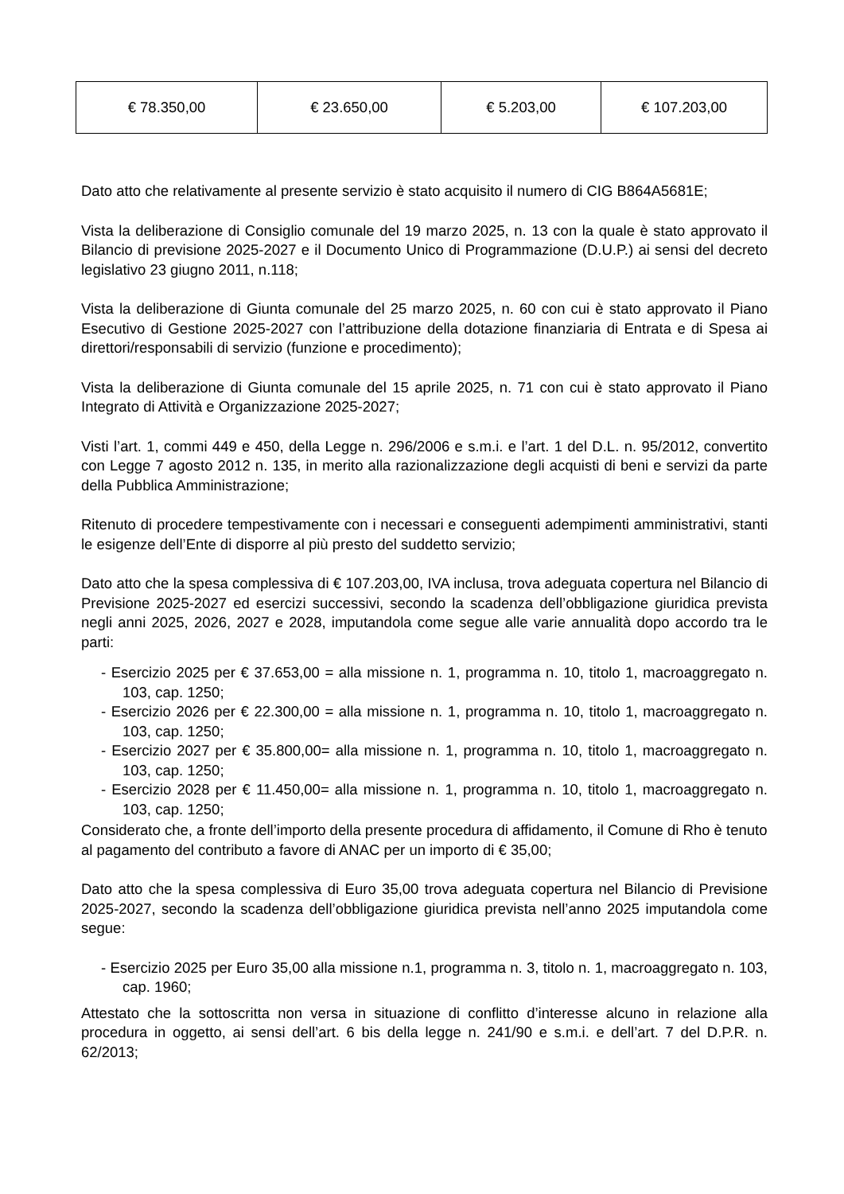| € 78.350,00 | € 23.650,00 | € 5.203,00 | € 107.203,00 |
Dato atto che relativamente al presente servizio è stato acquisito il numero di CIG B864A5681E;
Vista la deliberazione di Consiglio comunale del 19 marzo 2025, n. 13 con la quale è stato approvato il Bilancio di previsione 2025-2027 e il Documento Unico di Programmazione (D.U.P.) ai sensi del decreto legislativo 23 giugno 2011, n.118;
Vista la deliberazione di Giunta comunale del 25 marzo 2025, n. 60 con cui è stato approvato il Piano Esecutivo di Gestione 2025-2027 con l’attribuzione della dotazione finanziaria di Entrata e di Spesa ai direttori/responsabili di servizio (funzione e procedimento);
Vista la deliberazione di Giunta comunale del 15 aprile 2025, n. 71 con cui è stato approvato il Piano Integrato di Attività e Organizzazione 2025-2027;
Visti l’art. 1, commi 449 e 450, della Legge n. 296/2006 e s.m.i. e l’art. 1 del D.L. n. 95/2012, convertito con Legge 7 agosto 2012 n. 135, in merito alla razionalizzazione degli acquisti di beni e servizi da parte della Pubblica Amministrazione;
Ritenuto di procedere tempestivamente con i necessari e conseguenti adempimenti amministrativi, stanti le esigenze dell’Ente di disporre al più presto del suddetto servizio;
Dato atto che la spesa complessiva di € 107.203,00, IVA inclusa, trova adeguata copertura nel Bilancio di Previsione 2025-2027 ed esercizi successivi, secondo la scadenza dell’obbligazione giuridica prevista negli anni 2025, 2026, 2027 e 2028, imputandola come segue alle varie annualità dopo accordo tra le parti:
- Esercizio 2025 per € 37.653,00 = alla missione n. 1, programma n. 10, titolo 1, macroaggregato n. 103, cap. 1250;
- Esercizio 2026 per € 22.300,00 = alla missione n. 1, programma n. 10, titolo 1, macroaggregato n. 103, cap. 1250;
- Esercizio 2027 per € 35.800,00= alla missione n. 1, programma n. 10, titolo 1, macroaggregato n. 103, cap. 1250;
- Esercizio 2028 per € 11.450,00= alla missione n. 1, programma n. 10, titolo 1, macroaggregato n. 103, cap. 1250;
Considerato che, a fronte dell’importo della presente procedura di affidamento, il Comune di Rho è tenuto al pagamento del contributo a favore di ANAC per un importo di € 35,00;
Dato atto che la spesa complessiva di Euro 35,00 trova adeguata copertura nel Bilancio di Previsione 2025-2027, secondo la scadenza dell’obbligazione giuridica prevista nell’anno 2025 imputandola come segue:
- Esercizio 2025 per Euro 35,00 alla missione n.1, programma n. 3, titolo n. 1, macroaggregato n. 103, cap. 1960;
Attestato che la sottoscritta non versa in situazione di conflitto d’interesse alcuno in relazione alla procedura in oggetto, ai sensi dell’art. 6 bis della legge n. 241/90 e s.m.i. e dell’art. 7 del D.P.R. n. 62/2013;